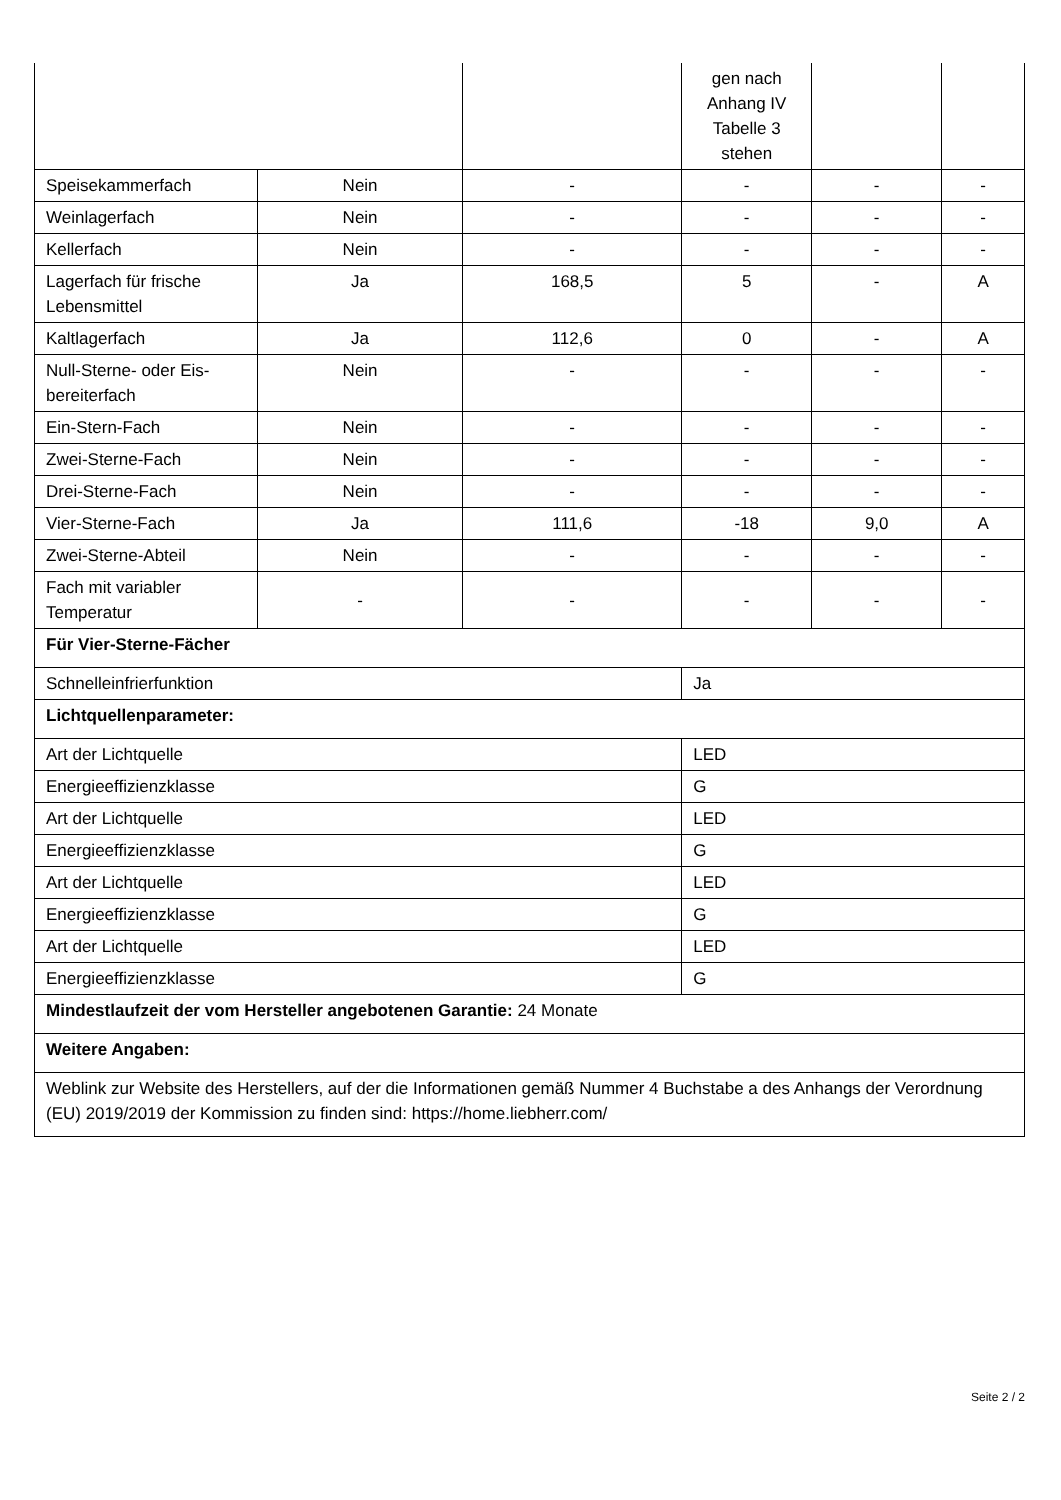| | | | gen nach Anhang IV Tabelle 3 stehen | | |
| Speisekammerfach | Nein | - | - | - | - |
| Weinlagerfach | Nein | - | - | - | - |
| Kellerfach | Nein | - | - | - | - |
| Lagerfach für frische Lebensmittel | Ja | 168,5 | 5 | - | A |
| Kaltlagerfach | Ja | 112,6 | 0 | - | A |
| Null-Sterne- oder Eis-bereiterfach | Nein | - | - | - | - |
| Ein-Stern-Fach | Nein | - | - | - | - |
| Zwei-Sterne-Fach | Nein | - | - | - | - |
| Drei-Sterne-Fach | Nein | - | - | - | - |
| Vier-Sterne-Fach | Ja | 111,6 | -18 | 9,0 | A |
| Zwei-Sterne-Abteil | Nein | - | - | - | - |
| Fach mit variabler Temperatur | - | - | - | - | - |
| Für Vier-Sterne-Fächer | | | | | |
| Schnelleinfrierfunktion | | | Ja | | |
| Lichtquellenparameter: | | | | | |
| Art der Lichtquelle | | | LED | | |
| Energieeffizienzklasse | | | G | | |
| Art der Lichtquelle | | | LED | | |
| Energieeffizienzklasse | | | G | | |
| Art der Lichtquelle | | | LED | | |
| Energieeffizienzklasse | | | G | | |
| Art der Lichtquelle | | | LED | | |
| Energieeffizienzklasse | | | G | | |
| Mindestlaufzeit der vom Hersteller angebotenen Garantie: 24 Monate | | | | | |
| Weitere Angaben: | | | | | |
| Weblink zur Website des Herstellers, auf der die Informationen gemäß Nummer 4 Buchstabe a des Anhangs der Verordnung (EU) 2019/2019 der Kommission zu finden sind: https://home.liebherr.com/ | | | | | |
Seite 2 / 2